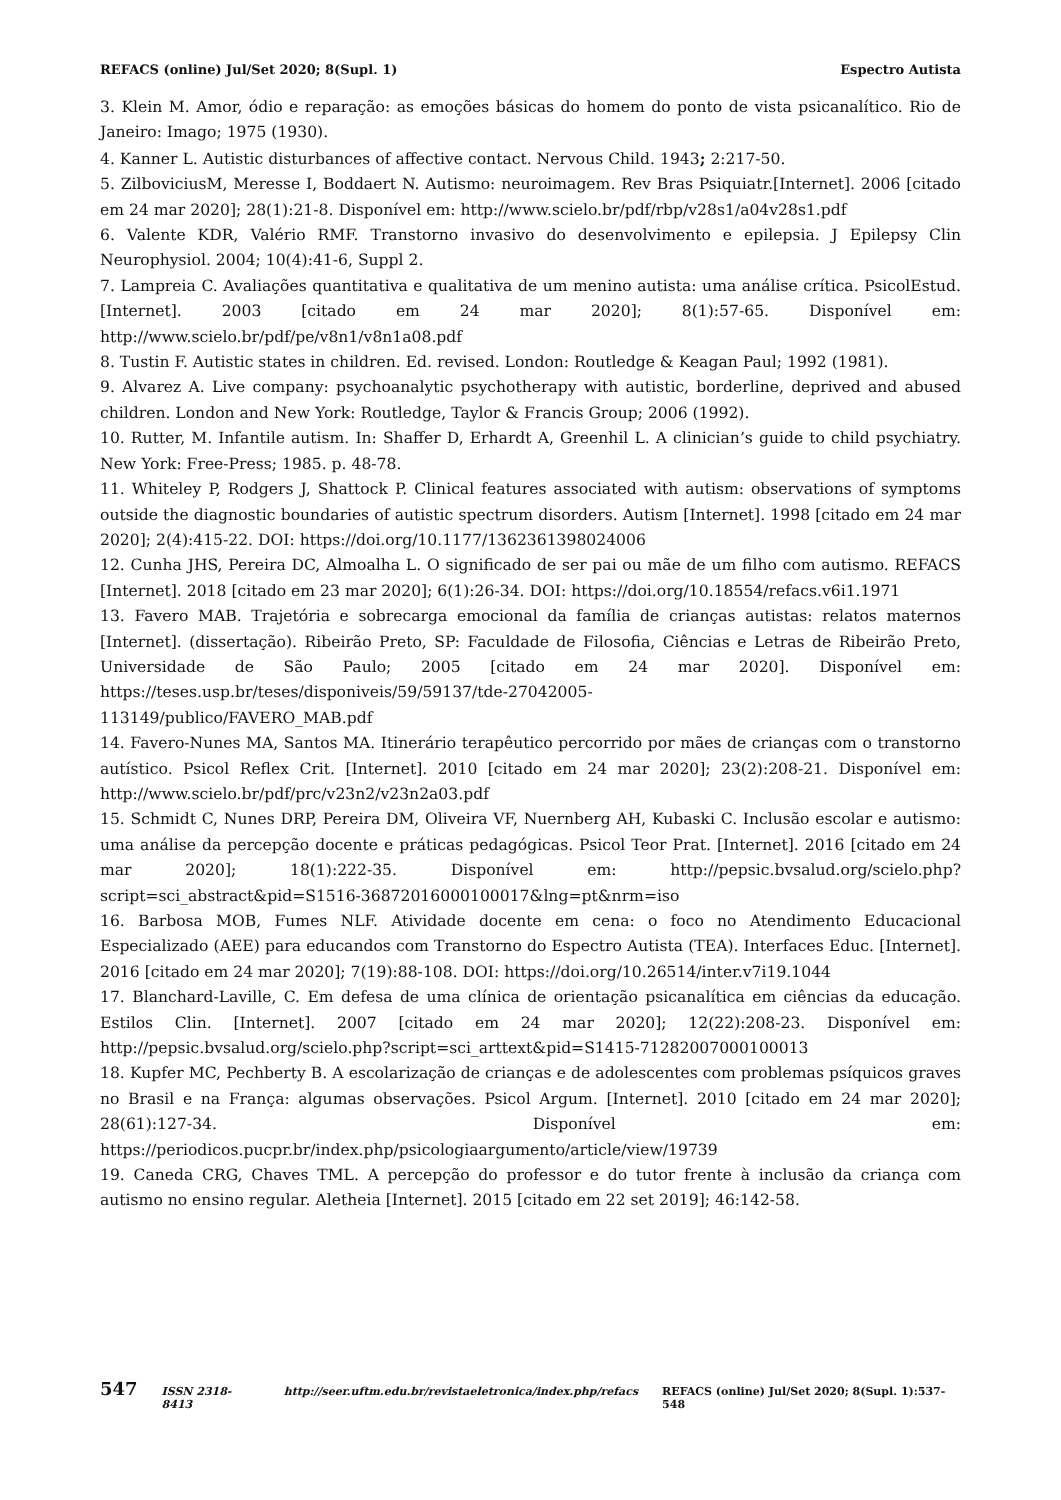REFACS (online) Jul/Set 2020; 8(Supl. 1) Espectro Autista
3. Klein M. Amor, ódio e reparação: as emoções básicas do homem do ponto de vista psicanalítico. Rio de Janeiro: Imago; 1975 (1930).
4. Kanner L. Autistic disturbances of affective contact. Nervous Child. 1943; 2:217-50.
5. ZilboviciusM, Meresse I, Boddaert N. Autismo: neuroimagem. Rev Bras Psiquiatr.[Internet]. 2006 [citado em 24 mar 2020]; 28(1):21-8. Disponível em: http://www.scielo.br/pdf/rbp/v28s1/a04v28s1.pdf
6. Valente KDR, Valério RMF. Transtorno invasivo do desenvolvimento e epilepsia. J Epilepsy Clin Neurophysiol. 2004; 10(4):41-6, Suppl 2.
7. Lampreia C. Avaliações quantitativa e qualitativa de um menino autista: uma análise crítica. PsicolEstud.[Internet]. 2003 [citado em 24 mar 2020]; 8(1):57-65. Disponível em: http://www.scielo.br/pdf/pe/v8n1/v8n1a08.pdf
8. Tustin F. Autistic states in children. Ed. revised. London: Routledge & Keagan Paul; 1992 (1981).
9. Alvarez A. Live company: psychoanalytic psychotherapy with autistic, borderline, deprived and abused children. London and New York: Routledge, Taylor & Francis Group; 2006 (1992).
10. Rutter, M. Infantile autism. In: Shaffer D, Erhardt A, Greenhil L. A clinician’s guide to child psychiatry. New York: Free-Press; 1985. p. 48-78.
11. Whiteley P, Rodgers J, Shattock P. Clinical features associated with autism: observations of symptoms outside the diagnostic boundaries of autistic spectrum disorders. Autism [Internet]. 1998 [citado em 24 mar 2020]; 2(4):415-22. DOI: https://doi.org/10.1177/1362361398024006
12. Cunha JHS, Pereira DC, Almoalha L. O significado de ser pai ou mãe de um filho com autismo. REFACS [Internet]. 2018 [citado em 23 mar 2020]; 6(1):26-34. DOI: https://doi.org/10.18554/refacs.v6i1.1971
13. Favero MAB. Trajetória e sobrecarga emocional da família de crianças autistas: relatos maternos [Internet]. (dissertação). Ribeirão Preto, SP: Faculdade de Filosofia, Ciências e Letras de Ribeirão Preto, Universidade de São Paulo; 2005 [citado em 24 mar 2020]. Disponível em: https://teses.usp.br/teses/disponiveis/59/59137/tde-27042005-
113149/publico/FAVERO_MAB.pdf
14. Favero-Nunes MA, Santos MA. Itinerário terapêutico percorrido por mães de crianças com o transtorno autístico. Psicol Reflex Crit. [Internet]. 2010 [citado em 24 mar 2020]; 23(2):208-21. Disponível em: http://www.scielo.br/pdf/prc/v23n2/v23n2a03.pdf
15. Schmidt C, Nunes DRP, Pereira DM, Oliveira VF, Nuernberg AH, Kubaski C. Inclusão escolar e autismo: uma análise da percepção docente e práticas pedagógicas. Psicol Teor Prat. [Internet]. 2016 [citado em 24 mar 2020]; 18(1):222-35. Disponível em: http://pepsic.bvsalud.org/scielo.php?script=sci_abstract&pid=S1516-36872016000100017&lng=pt&nrm=iso
16. Barbosa MOB, Fumes NLF. Atividade docente em cena: o foco no Atendimento Educacional Especializado (AEE) para educandos com Transtorno do Espectro Autista (TEA). Interfaces Educ. [Internet]. 2016 [citado em 24 mar 2020]; 7(19):88-108. DOI: https://doi.org/10.26514/inter.v7i19.1044
17. Blanchard-Laville, C. Em defesa de uma clínica de orientação psicanalítica em ciências da educação. Estilos Clin. [Internet]. 2007 [citado em 24 mar 2020]; 12(22):208-23. Disponível em: http://pepsic.bvsalud.org/scielo.php?script=sci_arttext&pid=S1415-71282007000100013
18. Kupfer MC, Pechberty B. A escolarização de crianças e de adolescentes com problemas psíquicos graves no Brasil e na França: algumas observações. Psicol Argum. [Internet]. 2010 [citado em 24 mar 2020]; 28(61):127-34. Disponível em: https://periodicos.pucpr.br/index.php/psicologiaargumento/article/view/19739
19. Caneda CRG, Chaves TML. A percepção do professor e do tutor frente à inclusão da criança com autismo no ensino regular. Aletheia [Internet]. 2015 [citado em 22 set 2019]; 46:142-58.
547 ISSN 2318-8413 http://seer.uftm.edu.br/revistaeletronica/index.php/refacs REFACS (online) Jul/Set 2020; 8(Supl. 1):537-548